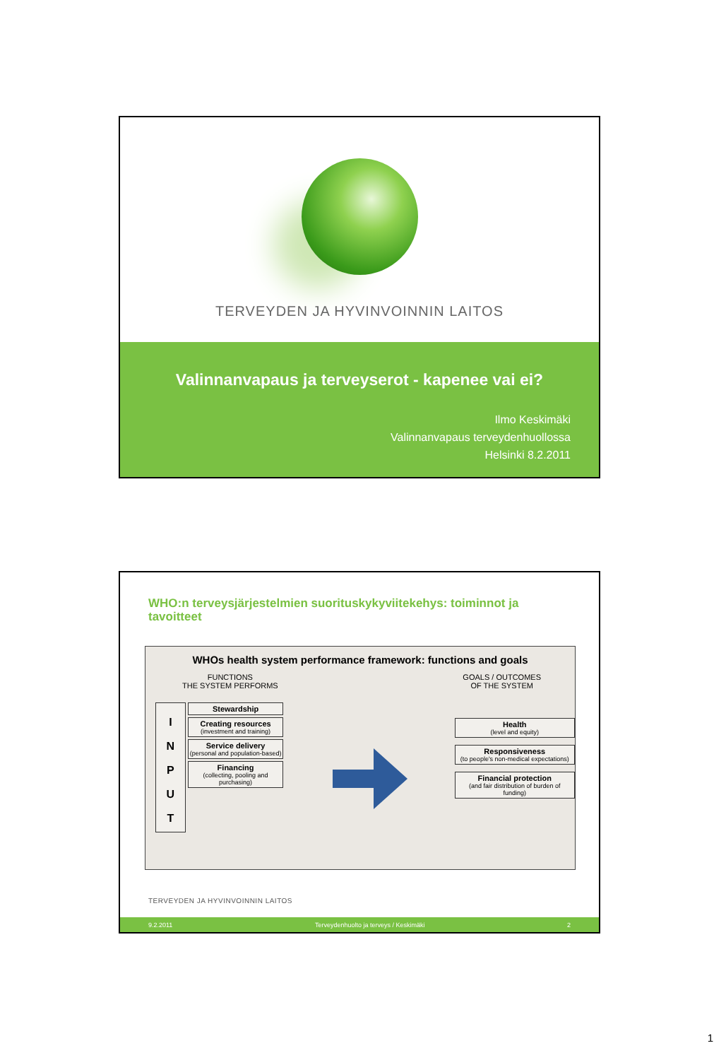TERVEYDEN JA HYVINVOINNIN LAITOS
Valinnanvapaus ja terveyserot - kapenee vai ei?
Ilmo Keskimäki
Valinnanvapaus terveydenhuollossa
Helsinki 8.2.2011
WHO:n terveysjärjestelmien suorituskykyviitekehys: toiminnot ja tavoitteet
WHOs health system performance framework: functions and goals
FUNCTIONS
THE SYSTEM PERFORMS
GOALS / OUTCOMES
OF THE SYSTEM
I
N
P
U
T
Stewardship
Creating resources
(investment and training)
Service delivery
(personal and population-based)
Financing
(collecting, pooling and purchasing)
Health
(level and equity)
Responsiveness
(to people's non-medical expectations)
Financial protection
(and fair distribution of burden of funding)
TERVEYDEN JA HYVINVOINNIN LAITOS
9.2.2011 Terveydenhuolto ja terveys / Keskimäki 2
1